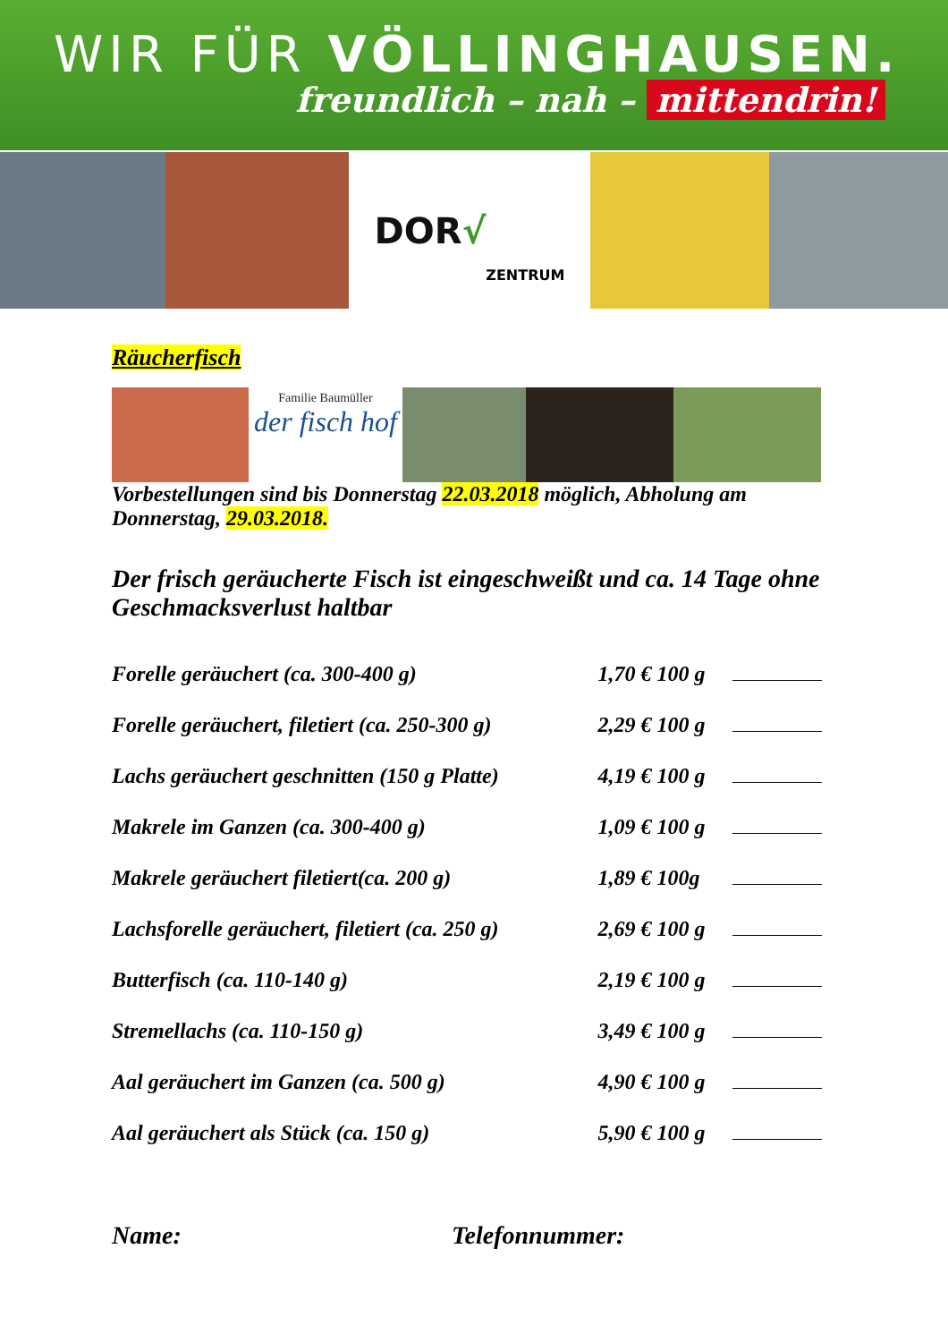WIR FÜR VÖLLINGHAUSEN.
freundlich – nah – mittendrin!
DOR √ ZENTRUM
Räucherfisch
Familie Baumüller
der fisch hof
Vorbestellungen sind bis Donnerstag 22.03.2018 möglich, Abholung am Donnerstag, 29.03.2018.
Der frisch geräucherte Fisch ist eingeschweißt und ca. 14 Tage ohne Geschmacksverlust haltbar
| Forelle geräuchert (ca. 300-400 g) | 1,70 € 100 g | |
| Forelle geräuchert, filetiert (ca. 250-300 g) | 2,29 € 100 g | |
| Lachs geräuchert geschnitten (150 g Platte) | 4,19 € 100 g | |
| Makrele im Ganzen (ca. 300-400 g) | 1,09 € 100 g | |
| Makrele geräuchert filetiert(ca. 200 g) | 1,89 € 100g | |
| Lachsforelle geräuchert, filetiert (ca. 250 g) | 2,69 € 100 g | |
| Butterfisch (ca. 110-140 g) | 2,19 € 100 g | |
| Stremellachs (ca. 110-150 g) | 3,49 € 100 g | |
| Aal geräuchert im Ganzen (ca. 500 g) | 4,90 € 100 g | |
| Aal geräuchert als Stück (ca. 150 g) | 5,90 € 100 g | |
Name: Telefonnummer: